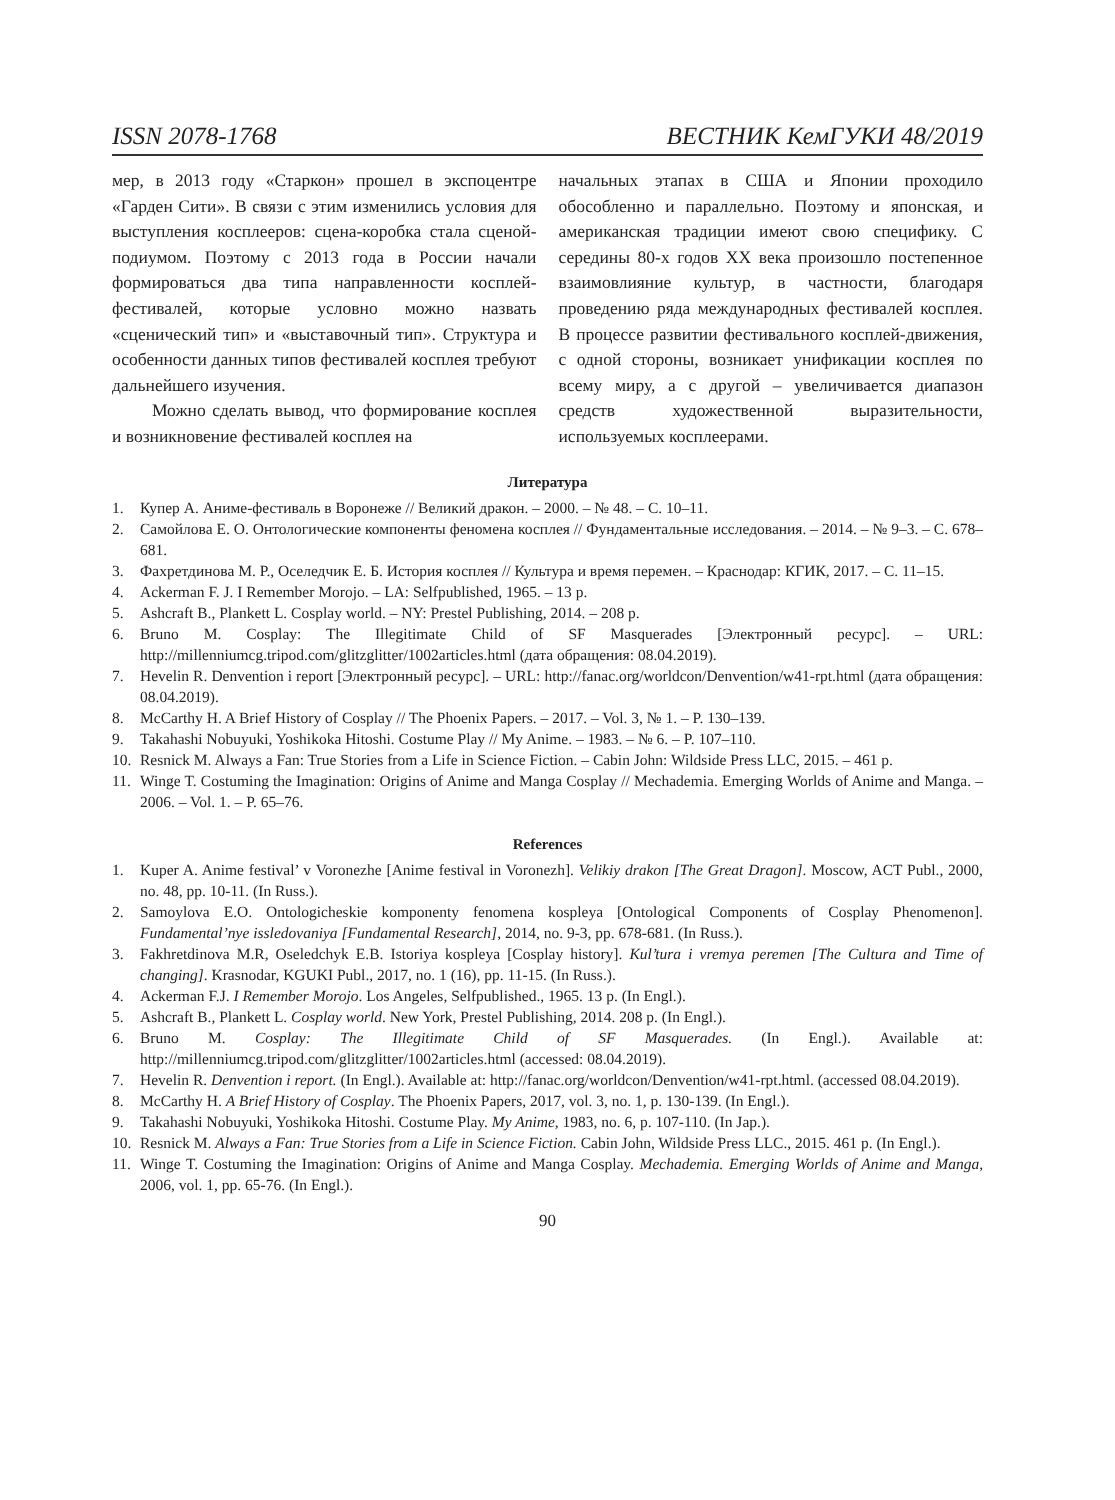ISSN 2078-1768 ВЕСТНИК КемГУКИ 48/2019
мер, в 2013 году «Старкон» прошел в экспоцентре «Гарден Сити». В связи с этим изменились условия для выступления косплееров: сцена-коробка стала сценой-подиумом. Поэтому с 2013 года в России начали формироваться два типа направленности косплей-фестивалей, которые условно можно назвать «сценический тип» и «выставочный тип». Структура и особенности данных типов фестивалей косплея требуют дальнейшего изучения.
Можно сделать вывод, что формирование косплея и возникновение фестивалей косплея на
начальных этапах в США и Японии проходило обособленно и параллельно. Поэтому и японская, и американская традиции имеют свою специфику. С середины 80-х годов XX века произошло постепенное взаимовлияние культур, в частности, благодаря проведению ряда международных фестивалей косплея. В процессе развитии фестивального косплей-движения, с одной стороны, возникает унификации косплея по всему миру, а с другой – увеличивается диапазон средств художественной выразительности, используемых косплеерами.
Литература
1. Купер А. Аниме-фестиваль в Воронеже // Великий дракон. – 2000. – № 48. – С. 10–11.
2. Самойлова Е. О. Онтологические компоненты феномена косплея // Фундаментальные исследования. – 2014. – № 9–3. – С. 678–681.
3. Фахретдинова М. Р., Оселедчик Е. Б. История косплея // Культура и время перемен. – Краснодар: КГИК, 2017. – С. 11–15.
4. Ackerman F. J. I Remember Morojo. – LA: Selfpublished, 1965. – 13 p.
5. Ashcraft B., Plankett L. Cosplay world. – NY: Prestel Publishing, 2014. – 208 p.
6. Bruno M. Cosplay: The Illegitimate Child of SF Masquerades [Электронный ресурс]. – URL: http://millenniumcg.tripod.com/glitzglitter/1002articles.html (дата обращения: 08.04.2019).
7. Hevelin R. Denvention i report [Электронный ресурс]. – URL: http://fanac.org/worldcon/Denvention/w41-rpt.html (дата обращения: 08.04.2019).
8. McCarthy H. A Brief History of Cosplay // The Phoenix Papers. – 2017. – Vol. 3, № 1. – P. 130–139.
9. Takahashi Nobuyuki, Yoshikoka Hitoshi. Costume Play // My Anime. – 1983. – № 6. – P. 107–110.
10. Resnick M. Always a Fan: True Stories from a Life in Science Fiction. – Cabin John: Wildside Press LLC, 2015. – 461 p.
11. Winge T. Costuming the Imagination: Origins of Anime and Manga Cosplay // Mechademia. Emerging Worlds of Anime and Manga. – 2006. – Vol. 1. – P. 65–76.
References
1. Kuper A. Anime festival’ v Voronezhe [Anime festival in Voronezh]. Velikiy drakon [The Great Dragon]. Moscow, ACT Publ., 2000, no. 48, pp. 10-11. (In Russ.).
2. Samoylova E.O. Ontologicheskie komponenty fenomena kospleya [Ontological Components of Cosplay Phenomenon]. Fundamental’nye issledovaniya [Fundamental Research], 2014, no. 9-3, pp. 678-681. (In Russ.).
3. Fakhretdinova M.R, Oseledchyk E.B. Istoriya kospleya [Cosplay history]. Kul’tura i vremya peremen [The Cultura and Time of changing]. Krasnodar, KGUKI Publ., 2017, no. 1 (16), pp. 11-15. (In Russ.).
4. Ackerman F.J. I Remember Morojo. Los Angeles, Selfpublished., 1965. 13 p. (In Engl.).
5. Ashcraft B., Plankett L. Cosplay world. New York, Prestel Publishing, 2014. 208 p. (In Engl.).
6. Bruno M. Cosplay: The Illegitimate Child of SF Masquerades. (In Engl.). Available at: http://millenniumcg.tripod.com/glitzglitter/1002articles.html (accessed: 08.04.2019).
7. Hevelin R. Denvention i report. (In Engl.). Available at: http://fanac.org/worldcon/Denvention/w41-rpt.html. (accessed 08.04.2019).
8. McCarthy H. A Brief History of Cosplay. The Phoenix Papers, 2017, vol. 3, no. 1, p. 130-139. (In Engl.).
9. Takahashi Nobuyuki, Yoshikoka Hitoshi. Costume Play. My Anime, 1983, no. 6, p. 107-110. (In Jap.).
10. Resnick M. Always a Fan: True Stories from a Life in Science Fiction. Cabin John, Wildside Press LLC., 2015. 461 p. (In Engl.).
11. Winge T. Costuming the Imagination: Origins of Anime and Manga Cosplay. Mechademia. Emerging Worlds of Anime and Manga, 2006, vol. 1, pp. 65-76. (In Engl.).
90